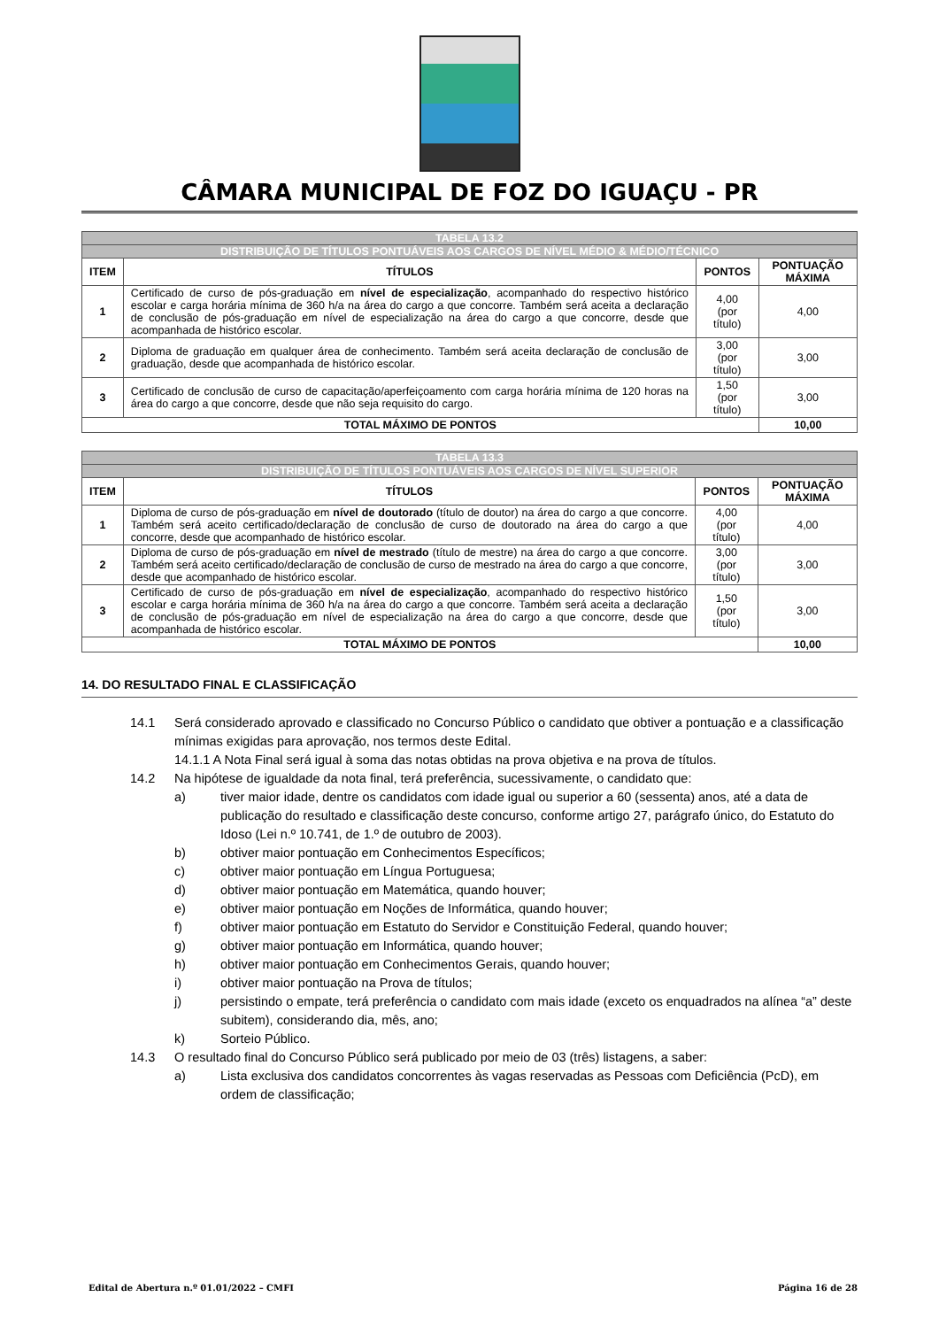CÂMARA MUNICIPAL DE FOZ DO IGUAÇU - PR
| TABELA 13.2 | | | |
| --- | --- | --- | --- |
| DISTRIBUIÇÃO DE TÍTULOS PONTUÁVEIS AOS CARGOS DE NÍVEL MÉDIO & MÉDIO/TÉCNICO | | | |
| ITEM | TÍTULOS | PONTOS | PONTUAÇÃO MÁXIMA |
| 1 | Certificado de curso de pós-graduação em nível de especialização , acompanhado do respectivo histórico escolar e carga horária mínima de 360 h/a na área do cargo a que concorre. Também será aceita a declaração de conclusão de pós-graduação em nível de especialização na área do cargo a que concorre, desde que acompanhada de histórico escolar. | 4,00 (por título) | 4,00 |
| 2 | Diploma de graduação em qualquer área de conhecimento. Também será aceita declaração de conclusão de graduação, desde que acompanhada de histórico escolar. | 3,00 (por título) | 3,00 |
| 3 | Certificado de conclusão de curso de capacitação/aperfeiçoamento com carga horária mínima de 120 horas na área do cargo a que concorre, desde que não seja requisito do cargo. | 1,50 (por título) | 3,00 |
| TOTAL MÁXIMO DE PONTOS | | | 10,00 |
| TABELA 13.3 | | | |
| --- | --- | --- | --- |
| DISTRIBUIÇÃO DE TÍTULOS PONTUÁVEIS AOS CARGOS DE NÍVEL SUPERIOR | | | |
| ITEM | TÍTULOS | PONTOS | PONTUAÇÃO MÁXIMA |
| 1 | Diploma de curso de pós-graduação em nível de doutorado (título de doutor) na área do cargo a que concorre. Também será aceito certificado/declaração de conclusão de curso de doutorado na área do cargo a que concorre, desde que acompanhado de histórico escolar. | 4,00 (por título) | 4,00 |
| 2 | Diploma de curso de pós-graduação em nível de mestrado (título de mestre) na área do cargo a que concorre. Também será aceito certificado/declaração de conclusão de curso de mestrado na área do cargo a que concorre, desde que acompanhado de histórico escolar. | 3,00 (por título) | 3,00 |
| 3 | Certificado de curso de pós-graduação em nível de especialização , acompanhado do respectivo histórico escolar e carga horária mínima de 360 h/a na área do cargo a que concorre. Também será aceita a declaração de conclusão de pós-graduação em nível de especialização na área do cargo a que concorre, desde que acompanhada de histórico escolar. | 1,50 (por título) | 3,00 |
| TOTAL MÁXIMO DE PONTOS | | | 10,00 |
14. DO RESULTADO FINAL E CLASSIFICAÇÃO
14.1 Será considerado aprovado e classificado no Concurso Público o candidato que obtiver a pontuação e a classificação mínimas exigidas para aprovação, nos termos deste Edital.
14.1.1 A Nota Final será igual à soma das notas obtidas na prova objetiva e na prova de títulos.
14.2 Na hipótese de igualdade da nota final, terá preferência, sucessivamente, o candidato que:
a) tiver maior idade, dentre os candidatos com idade igual ou superior a 60 (sessenta) anos, até a data de publicação do resultado e classificação deste concurso, conforme artigo 27, parágrafo único, do Estatuto do Idoso (Lei n.º 10.741, de 1.º de outubro de 2003).
b) obtiver maior pontuação em Conhecimentos Específicos;
c) obtiver maior pontuação em Língua Portuguesa;
d) obtiver maior pontuação em Matemática, quando houver;
e) obtiver maior pontuação em Noções de Informática, quando houver;
f) obtiver maior pontuação em Estatuto do Servidor e Constituição Federal, quando houver;
g) obtiver maior pontuação em Informática, quando houver;
h) obtiver maior pontuação em Conhecimentos Gerais, quando houver;
i) obtiver maior pontuação na Prova de títulos;
j) persistindo o empate, terá preferência o candidato com mais idade (exceto os enquadrados na alínea “a” deste subitem), considerando dia, mês, ano;
k) Sorteio Público.
14.3 O resultado final do Concurso Público será publicado por meio de 03 (três) listagens, a saber:
a) Lista exclusiva dos candidatos concorrentes às vagas reservadas as Pessoas com Deficiência (PcD), em ordem de classificação;
Edital de Abertura n.º 01.01/2022 – CMFI Página 16 de 28